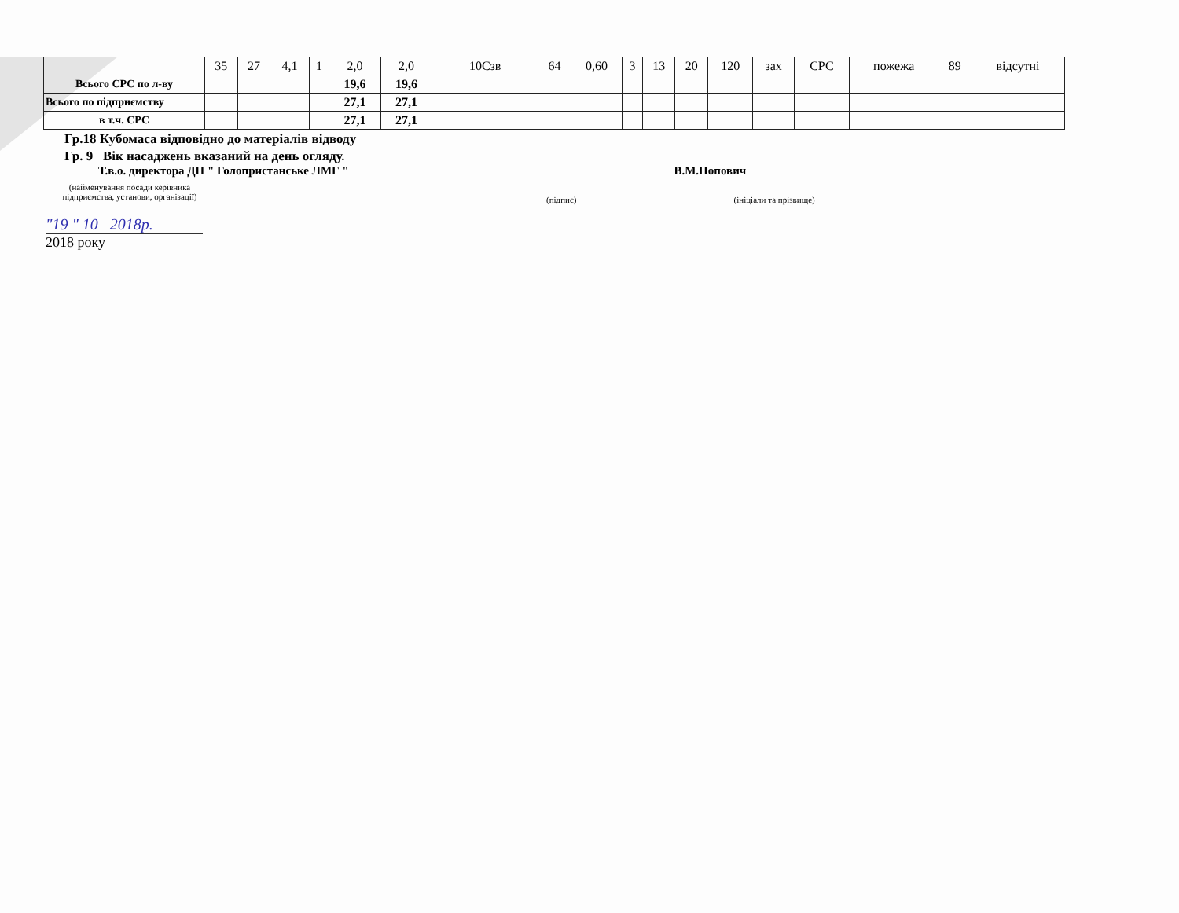| | 35 | 27 | 4,1 | 1 | 2,0 | 2,0 | 10Сзв | 64 | 0,60 | 3 | 13 | 20 | 120 | зах | СРС | пожежа | 89 | відсутні |
| Всього СРС по л-ву | | | | | 19,6 | 19,6 | | | | | | | | | | | | |
| Всього по підприємству | | | | | 27,1 | 27,1 | | | | | | | | | | | | |
| в т.ч. СРС | | | | | 27,1 | 27,1 | | | | | | | | | | | | |
Гр.18 Кубомаса відповідно до матеріалів відводу
Гр. 9 Вік насаджень вказаний на день огляду.
Т.в.о. директора ДП " Голопристанське ЛМГ " В.М.Попович
(найменування посади керівника підприємства, установи, організації)
(підпис) (ініціали та прізвище)
"19 " 10 2018р.
2018 року